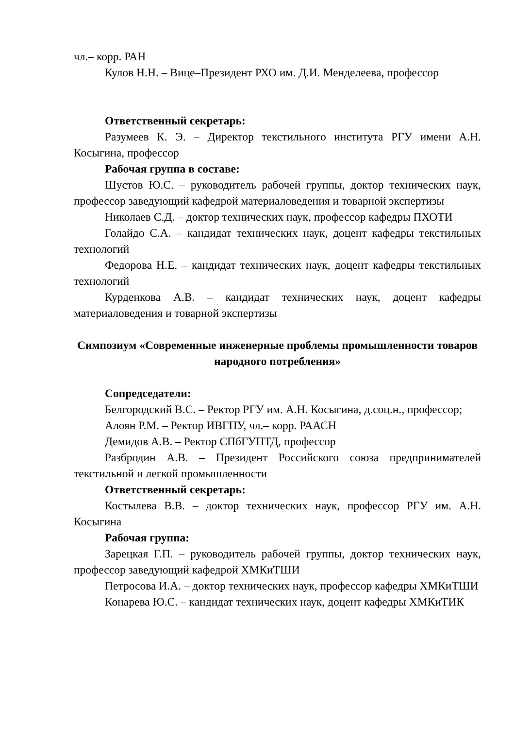чл.– корр. РАН
Кулов Н.Н. – Вице–Президент РХО им. Д.И. Менделеева, профессор
Ответственный секретарь:
Разумеев К. Э. – Директор текстильного института РГУ имени А.Н. Косыгина, профессор
Рабочая группа в составе:
Шустов Ю.С. – руководитель рабочей группы, доктор технических наук, профессор заведующий кафедрой материаловедения и товарной экспертизы
Николаев С.Д. – доктор технических наук, профессор кафедры ПХОТИ
Голайдо С.А. – кандидат технических наук, доцент кафедры текстильных технологий
Федорова Н.Е. – кандидат технических наук, доцент кафедры текстильных технологий
Курденкова А.В. – кандидат технических наук, доцент кафедры материаловедения и товарной экспертизы
Симпозиум «Современные инженерные проблемы промышленности товаров народного потребления»
Сопредседатели:
Белгородский В.С. – Ректор РГУ им. А.Н. Косыгина, д.соц.н., профессор;
Алоян Р.М. – Ректор ИВГПУ, чл.– корр. РААСН
Демидов А.В. – Ректор СПбГУПТД, профессор
Разбродин А.В. – Президент Российского союза предпринимателей текстильной и легкой промышленности
Ответственный секретарь:
Костылева В.В. – доктор технических наук, профессор РГУ им. А.Н. Косыгина
Рабочая группа:
Зарецкая Г.П. – руководитель рабочей группы, доктор технических наук, профессор заведующий кафедрой ХМКиТШИ
Петросова И.А. – доктор технических наук, профессор кафедры ХМКиТШИ
Конарева Ю.С. – кандидат технических наук, доцент кафедры ХМКиТИК